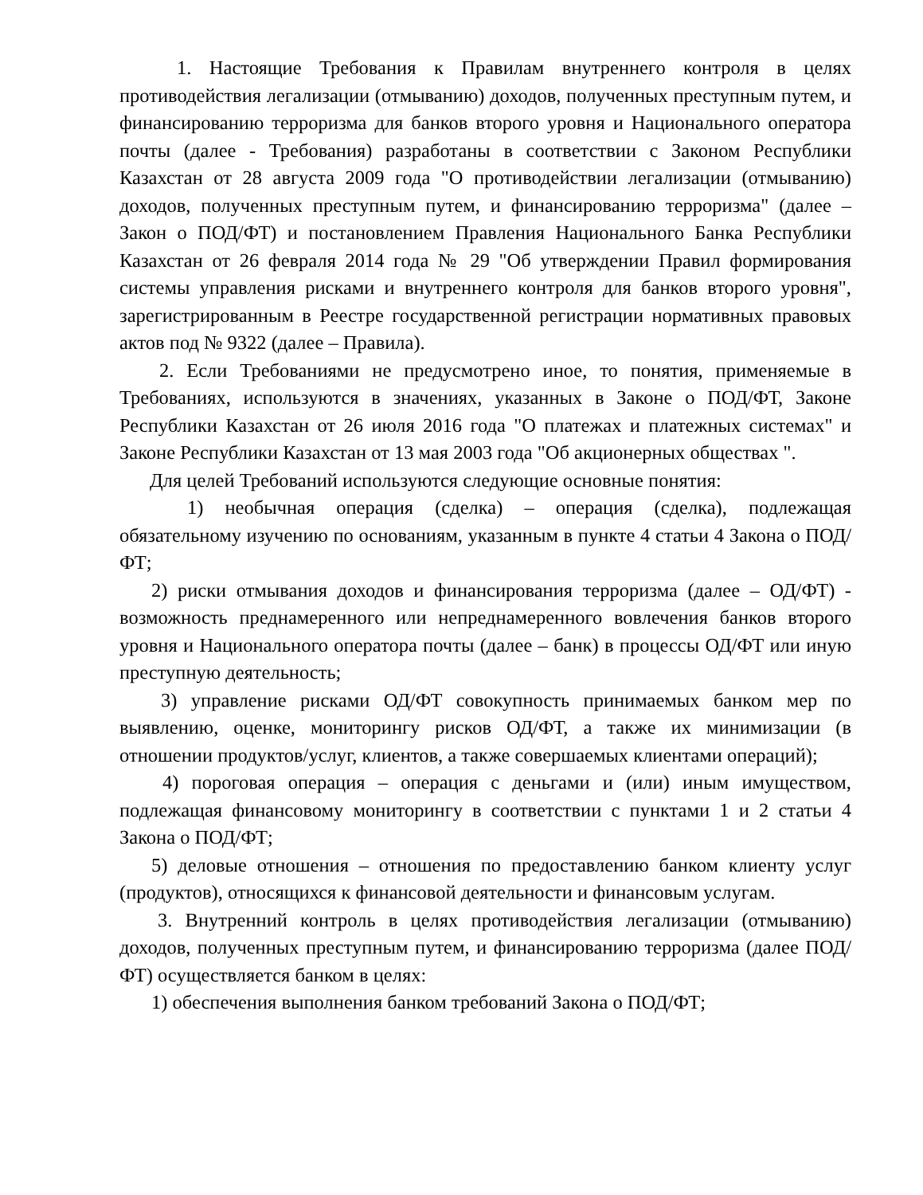1. Настоящие Требования к Правилам внутреннего контроля в целях противодействия легализации (отмыванию) доходов, полученных преступным путем, и финансированию терроризма для банков второго уровня и Национального оператора почты (далее - Требования) разработаны в соответствии с Законом Республики Казахстан от 28 августа 2009 года "О противодействии легализации (отмыванию) доходов, полученных преступным путем, и финансированию терроризма" (далее – Закон о ПОД/ФТ) и постановлением Правления Национального Банка Республики Казахстан от 26 февраля 2014 года № 29 "Об утверждении Правил формирования системы управления рисками и внутреннего контроля для банков второго уровня", зарегистрированным в Реестре государственной регистрации нормативных правовых актов под № 9322 (далее – Правила).
2. Если Требованиями не предусмотрено иное, то понятия, применяемые в Требованиях, используются в значениях, указанных в Законе о ПОД/ФТ, Законе Республики Казахстан от 26 июля 2016 года "О платежах и платежных системах" и Законе Республики Казахстан от 13 мая 2003 года "Об акционерных обществах ".
Для целей Требований используются следующие основные понятия:
1) необычная операция (сделка) – операция (сделка), подлежащая обязательному изучению по основаниям, указанным в пункте 4 статьи 4 Закона о ПОД/ФТ;
2) риски отмывания доходов и финансирования терроризма (далее – ОД/ФТ) - возможность преднамеренного или непреднамеренного вовлечения банков второго уровня и Национального оператора почты (далее – банк) в процессы ОД/ФТ или иную преступную деятельность;
3) управление рисками ОД/ФТ совокупность принимаемых банком мер по выявлению, оценке, мониторингу рисков ОД/ФТ, а также их минимизации (в отношении продуктов/услуг, клиентов, а также совершаемых клиентами операций);
4) пороговая операция – операция с деньгами и (или) иным имуществом, подлежащая финансовому мониторингу в соответствии с пунктами 1 и 2 статьи 4 Закона о ПОД/ФТ;
5) деловые отношения – отношения по предоставлению банком клиенту услуг (продуктов), относящихся к финансовой деятельности и финансовым услугам.
3. Внутренний контроль в целях противодействия легализации (отмыванию) доходов, полученных преступным путем, и финансированию терроризма (далее ПОД/ФТ) осуществляется банком в целях:
1) обеспечения выполнения банком требований Закона о ПОД/ФТ;